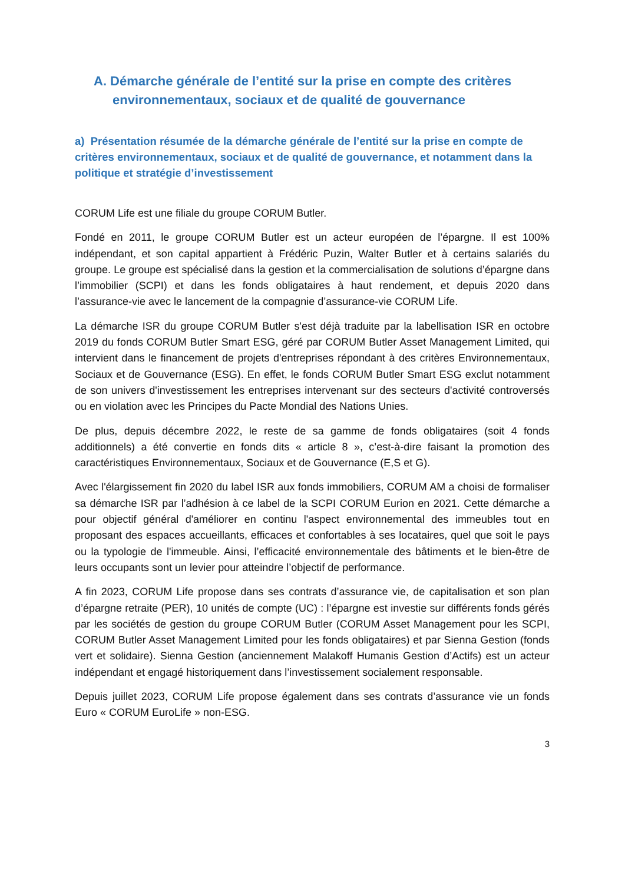A. Démarche générale de l’entité sur la prise en compte des critères environnementaux, sociaux et de qualité de gouvernance
a) Présentation résumée de la démarche générale de l’entité sur la prise en compte de critères environnementaux, sociaux et de qualité de gouvernance, et notamment dans la politique et stratégie d’investissement
CORUM Life est une filiale du groupe CORUM Butler.
Fondé en 2011, le groupe CORUM Butler est un acteur européen de l’épargne. Il est 100% indépendant, et son capital appartient à Frédéric Puzin, Walter Butler et à certains salariés du groupe. Le groupe est spécialisé dans la gestion et la commercialisation de solutions d’épargne dans l’immobilier (SCPI) et dans les fonds obligataires à haut rendement, et depuis 2020 dans l’assurance-vie avec le lancement de la compagnie d’assurance-vie CORUM Life.
La démarche ISR du groupe CORUM Butler s'est déjà traduite par la labellisation ISR en octobre 2019 du fonds CORUM Butler Smart ESG, géré par CORUM Butler Asset Management Limited, qui intervient dans le financement de projets d'entreprises répondant à des critères Environnementaux, Sociaux et de Gouvernance (ESG). En effet, le fonds CORUM Butler Smart ESG exclut notamment de son univers d'investissement les entreprises intervenant sur des secteurs d'activité controversés ou en violation avec les Principes du Pacte Mondial des Nations Unies.
De plus, depuis décembre 2022, le reste de sa gamme de fonds obligataires (soit 4 fonds additionnels) a été convertie en fonds dits « article 8 », c’est-à-dire faisant la promotion des caractéristiques Environnementaux, Sociaux et de Gouvernance (E,S et G).
Avec l'élargissement fin 2020 du label ISR aux fonds immobiliers, CORUM AM a choisi de formaliser sa démarche ISR par l’adhésion à ce label de la SCPI CORUM Eurion en 2021. Cette démarche a pour objectif général d'améliorer en continu l'aspect environnemental des immeubles tout en proposant des espaces accueillants, efficaces et confortables à ses locataires, quel que soit le pays ou la typologie de l'immeuble. Ainsi, l’efficacité environnementale des bâtiments et le bien-être de leurs occupants sont un levier pour atteindre l’objectif de performance.
A fin 2023, CORUM Life propose dans ses contrats d’assurance vie, de capitalisation et son plan d’épargne retraite (PER), 10 unités de compte (UC) : l’épargne est investie sur différents fonds gérés par les sociétés de gestion du groupe CORUM Butler (CORUM Asset Management pour les SCPI, CORUM Butler Asset Management Limited pour les fonds obligataires) et par Sienna Gestion (fonds vert et solidaire). Sienna Gestion (anciennement Malakoff Humanis Gestion d’Actifs) est un acteur indépendant et engagé historiquement dans l’investissement socialement responsable.
Depuis juillet 2023, CORUM Life propose également dans ses contrats d’assurance vie un fonds Euro « CORUM EuroLife » non-ESG.
3